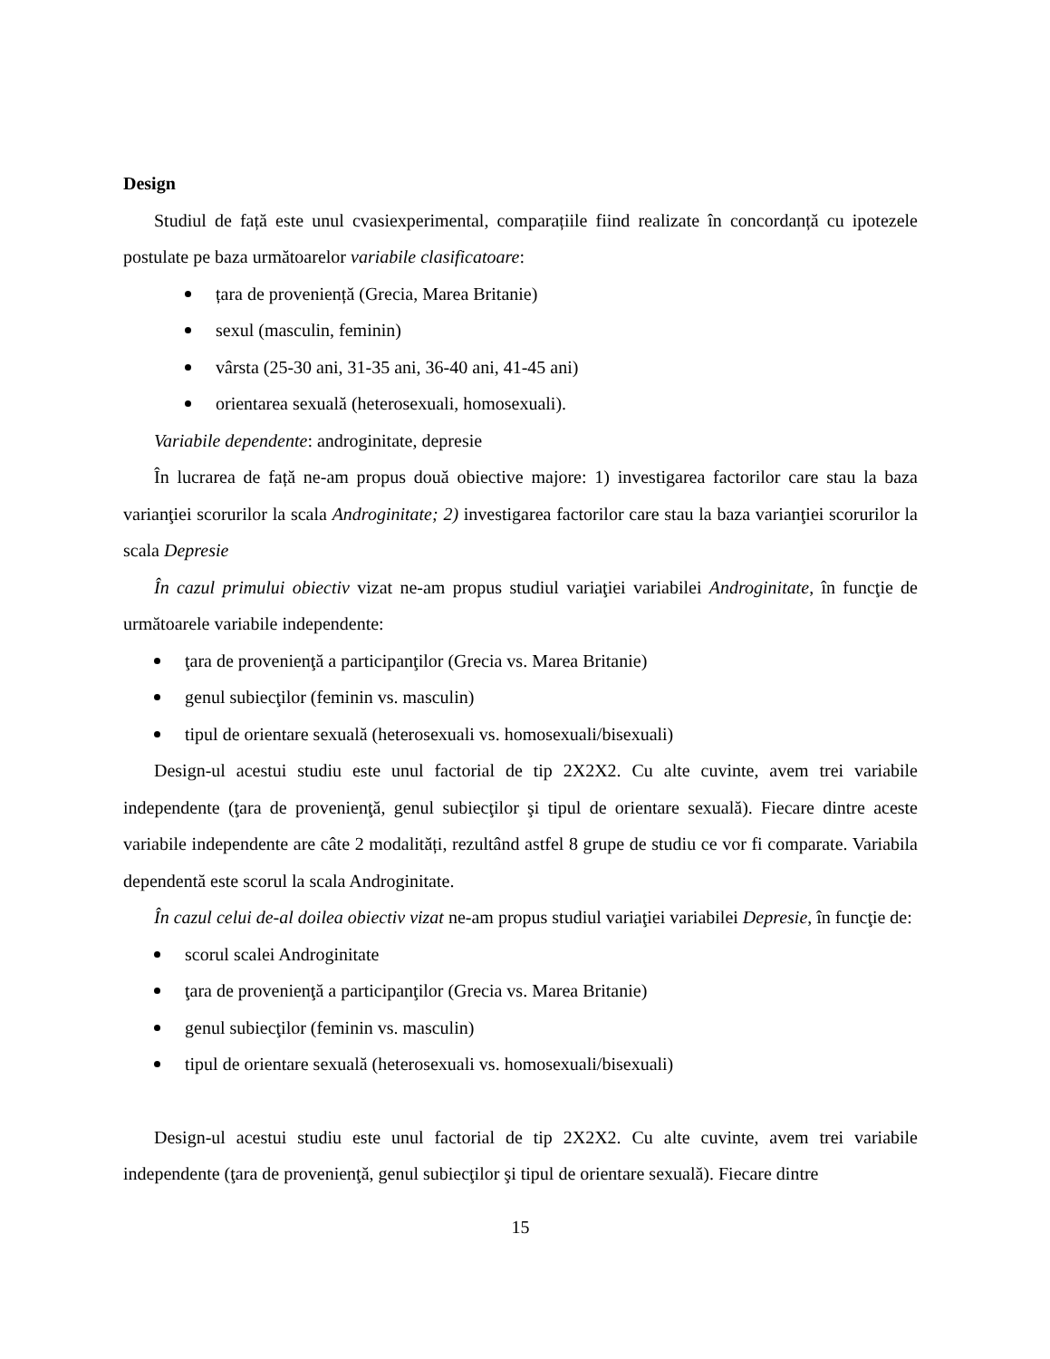Design
Studiul de față este unul cvasiexperimental, comparațiile fiind realizate în concordanță cu ipotezele postulate pe baza următoarelor variabile clasificatoare:
țara de proveniență (Grecia, Marea Britanie)
sexul (masculin, feminin)
vârsta (25-30 ani, 31-35 ani, 36-40 ani, 41-45 ani)
orientarea sexuală (heterosexuali, homosexuali).
Variabile dependente: androginitate, depresie
În lucrarea de față ne-am propus două obiective majore: 1) investigarea factorilor care stau la baza varianţiei scorurilor la scala Androginitate; 2) investigarea factorilor care stau la baza varianţiei scorurilor la scala Depresie
În cazul primului obiectiv vizat ne-am propus studiul variaţiei variabilei Androginitate, în funcţie de următoarele variabile independente:
ţara de provenienţă a participanţilor (Grecia vs. Marea Britanie)
genul subiecţilor (feminin vs. masculin)
tipul de orientare sexuală (heterosexuali vs. homosexuali/bisexuali)
Design-ul acestui studiu este unul factorial de tip 2X2X2. Cu alte cuvinte, avem trei variabile independente (ţara de provenienţă, genul subiecţilor şi tipul de orientare sexuală). Fiecare dintre aceste variabile independente are câte 2 modalități, rezultând astfel 8 grupe de studiu ce vor fi comparate. Variabila dependentă este scorul la scala Androginitate.
În cazul celui de-al doilea obiectiv vizat ne-am propus studiul variaţiei variabilei Depresie, în funcţie de:
scorul scalei Androginitate
ţara de provenienţă a participanţilor (Grecia vs. Marea Britanie)
genul subiecţilor (feminin vs. masculin)
tipul de orientare sexuală (heterosexuali vs. homosexuali/bisexuali)
Design-ul acestui studiu este unul factorial de tip 2X2X2. Cu alte cuvinte, avem trei variabile independente (ţara de provenienţă, genul subiecţilor şi tipul de orientare sexuală). Fiecare dintre
15